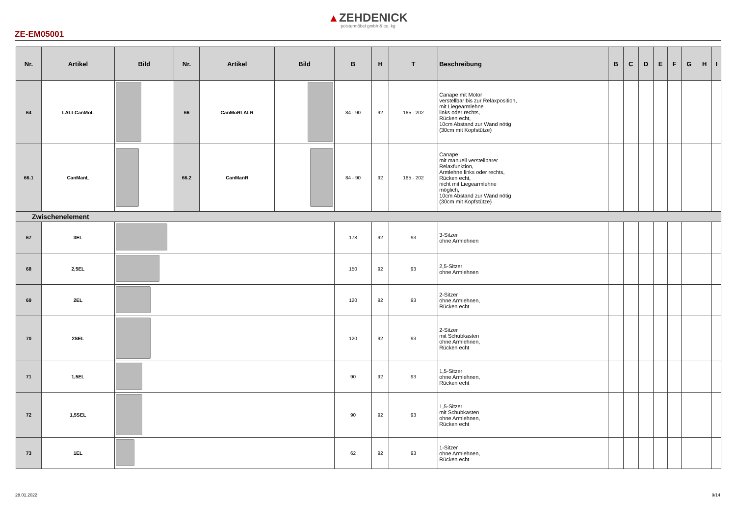▲ZEHDENICK
polstermöbel gmbh & co. kg
ZE-EM05001
| Nr. | Artikel | Bild | Nr. | Artikel | Bild | B | H | T | Beschreibung | B | C | D | E | F | G | H | I |
| --- | --- | --- | --- | --- | --- | --- | --- | --- | --- | --- | --- | --- | --- | --- | --- | --- | --- |
| 64 | LALLCanMoL | | 66 | CanMoRLALR | | 84 - 90 | 92 | 165 - 202 | Canape mit Motor verstellbar bis zur Relaxposition, mit Liegearmlehne links oder rechts, Rücken echt, 10cm Abstand zur Wand nötig (30cm mit Kopfstütze) | | | | | | | | |
| 66.1 | CanManL | | 66.2 | CanManR | | 84 - 90 | 92 | 165 - 202 | Canape mit manuell verstellbarer Relaxfunktion, Armlehne links oder rechts, Rücken echt, nicht mit Liegearmlehne möglich, 10cm Abstand zur Wand nötig (30cm mit Kopfstütze) | | | | | | | | |
| Zwischenelement | | | | | | | | | | | | | | | | | |
| 67 | 3EL | | | | | 178 | 92 | 93 | 3-Sitzer ohne Armlehnen | | | | | | | | |
| 68 | 2,5EL | | | | | 150 | 92 | 93 | 2,5-Sitzer ohne Armlehnen | | | | | | | | |
| 69 | 2EL | | | | | 120 | 92 | 93 | 2-Sitzer ohne Armlehnen, Rücken echt | | | | | | | | |
| 70 | 2SEL | | | | | 120 | 92 | 93 | 2-Sitzer mit Schubkasten ohne Armlehnen, Rücken echt | | | | | | | | |
| 71 | 1,5EL | | | | | 90 | 92 | 93 | 1,5-Sitzer ohne Armlehnen, Rücken echt | | | | | | | | |
| 72 | 1,5SEL | | | | | 90 | 92 | 93 | 1,5-Sitzer mit Schubkasten ohne Armlehnen, Rücken echt | | | | | | | | |
| 73 | 1EL | | | | | 62 | 92 | 93 | 1-Sitzer ohne Armlehnen, Rücken echt | | | | | | | | |
28.01.2022 9/14